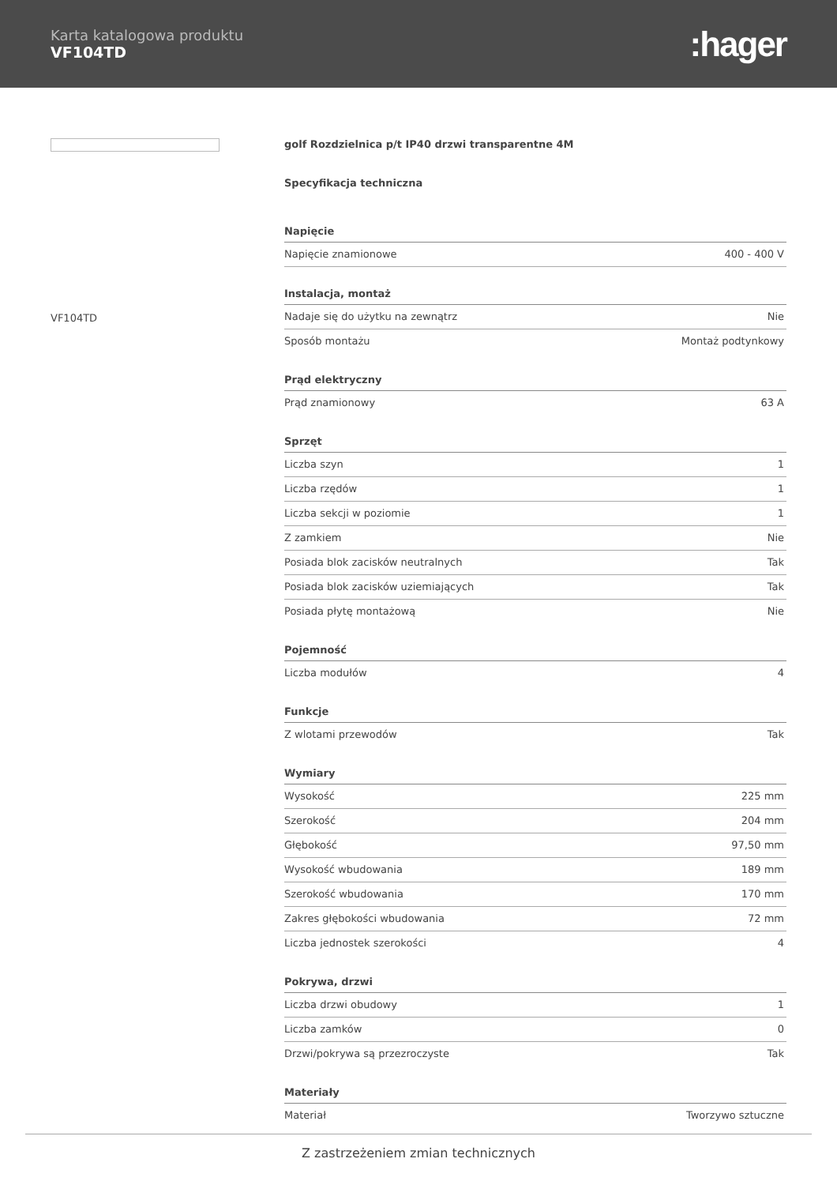Karta katalogowa produktu
VF104TD
:hager
VF104TD
golf Rozdzielnica p/t IP40 drzwi transparentne 4M
Specyfikacja techniczna
| Napięcie | |
| --- | --- |
| Napięcie znamionowe | 400 - 400 V |
| Instalacja, montaż | |
| Nadaje się do użytku na zewnątrz | Nie |
| Sposób montażu | Montaż podtynkowy |
| Prąd elektryczny | |
| Prąd znamionowy | 63 A |
| Sprzęt | |
| Liczba szyn | 1 |
| Liczba rzędów | 1 |
| Liczba sekcji w poziomie | 1 |
| Z zamkiem | Nie |
| Posiada blok zacisków neutralnych | Tak |
| Posiada blok zacisków uziemiających | Tak |
| Posiada płytę montażową | Nie |
| Pojemność | |
| Liczba modułów | 4 |
| Funkcje | |
| Z wlotami przewodów | Tak |
| Wymiary | |
| Wysokość | 225 mm |
| Szerokość | 204 mm |
| Głębokość | 97,50 mm |
| Wysokość wbudowania | 189 mm |
| Szerokość wbudowania | 170 mm |
| Zakres głębokości wbudowania | 72 mm |
| Liczba jednostek szerokości | 4 |
| Pokrywa, drzwi | |
| Liczba drzwi obudowy | 1 |
| Liczba zamków | 0 |
| Drzwi/pokrywa są przezroczyste | Tak |
| Materiały | |
| Materiał | Tworzywo sztuczne |
Z zastrzeżeniem zmian technicznych